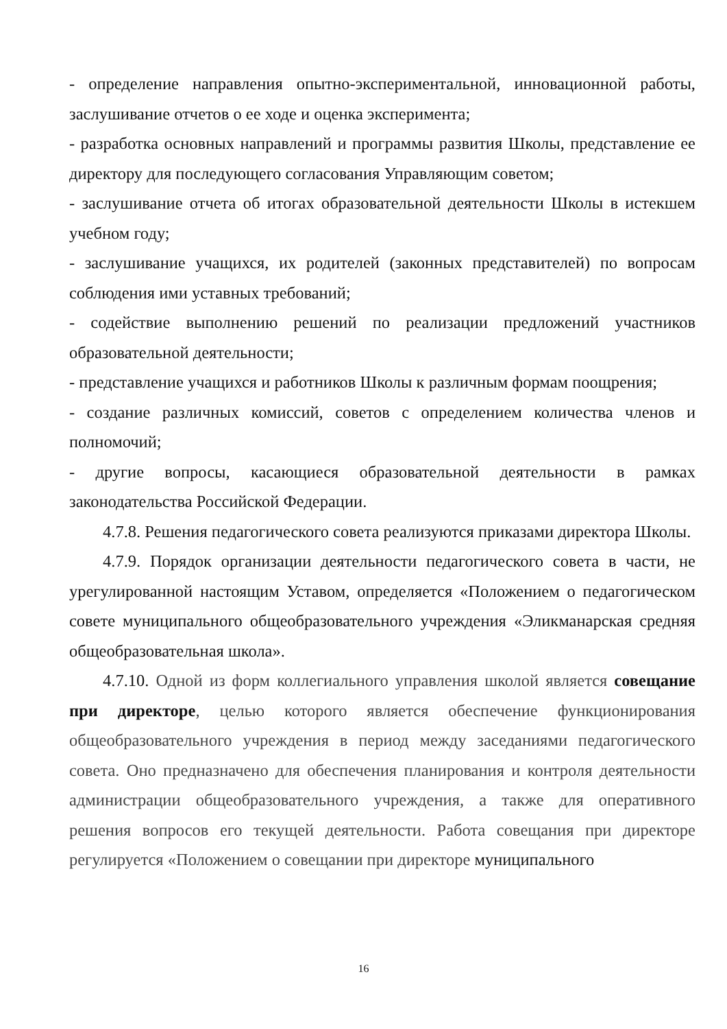- определение направления опытно-экспериментальной, инновационной работы, заслушивание отчетов о ее ходе и оценка эксперимента;
- разработка основных направлений и программы развития Школы, представление ее директору для последующего согласования Управляющим советом;
- заслушивание отчета об итогах образовательной деятельности Школы в истекшем учебном году;
- заслушивание учащихся, их родителей (законных представителей) по вопросам соблюдения ими уставных требований;
- содействие выполнению решений по реализации предложений участников образовательной деятельности;
- представление учащихся и работников Школы к различным формам поощрения;
- создание различных комиссий, советов с определением количества членов и полномочий;
- другие вопросы, касающиеся образовательной деятельности в рамках законодательства Российской Федерации.
4.7.8. Решения педагогического совета реализуются приказами директора Школы.
4.7.9. Порядок организации деятельности педагогического совета в части, не урегулированной настоящим Уставом, определяется «Положением о педагогическом совете муниципального общеобразовательного учреждения «Эликманарская средняя общеобразовательная школа».
4.7.10. Одной из форм коллегиального управления школой является совещание при директоре, целью которого является обеспечение функционирования общеобразовательного учреждения в период между заседаниями педагогического совета. Оно предназначено для обеспечения планирования и контроля деятельности администрации общеобразовательного учреждения, а также для оперативного решения вопросов его текущей деятельности. Работа совещания при директоре регулируется «Положением о совещании при директоре муниципального
16